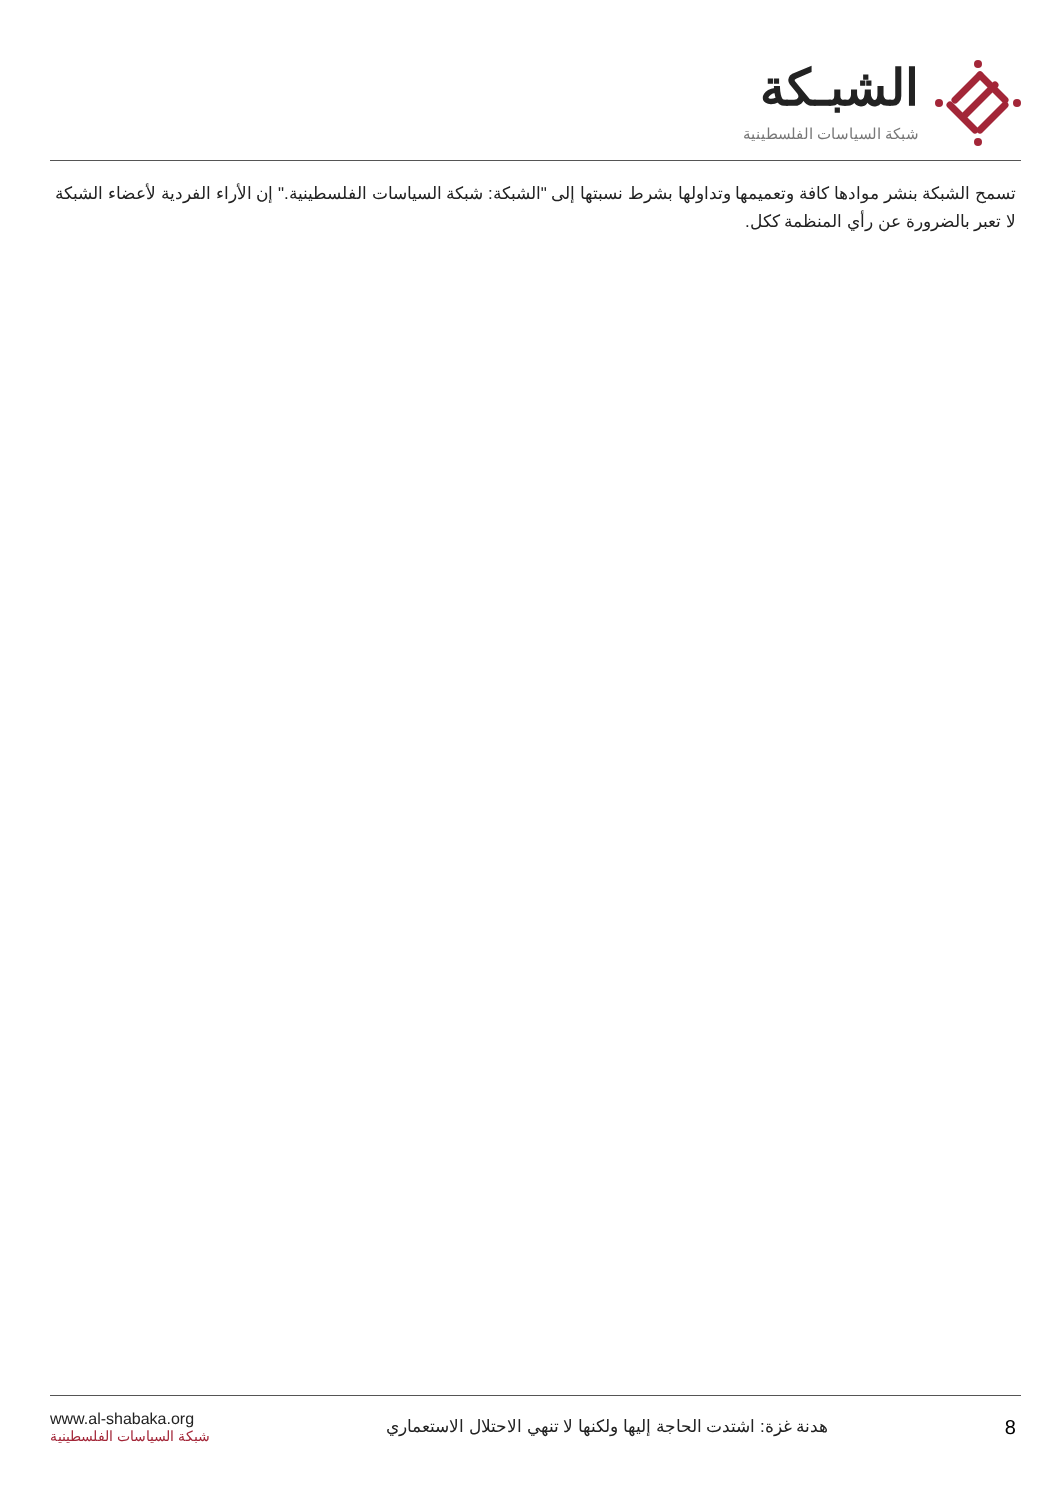الشبـكة
شبكة السياسات الفلسطينية
تسمح الشبكة بنشر موادها كافة وتعميمها وتداولها بشرط نسبتها إلى "الشبكة: شبكة السياسات الفلسطينية." إن الأراء الفردية لأعضاء الشبكة لا تعبر بالضرورة عن رأي المنظمة ككل.
www.al-shabaka.org
شبكة السياسات الفلسطينية
هدنة غزة: اشتدت الحاجة إليها ولكنها لا تنهي الاحتلال الاستعماري
8